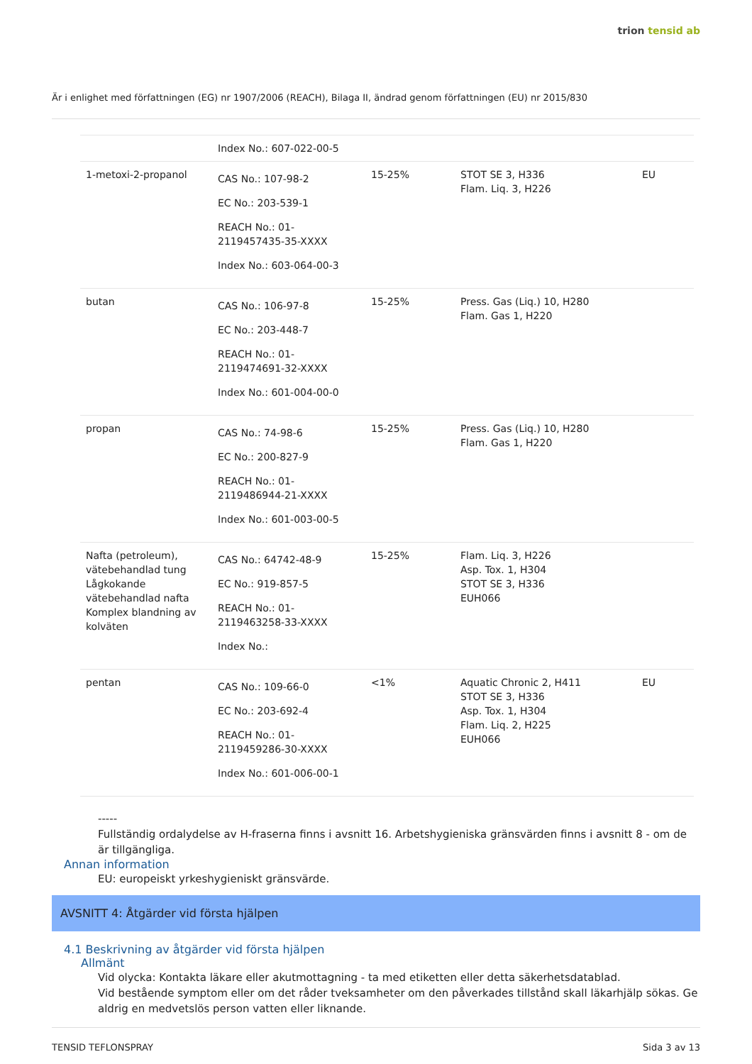trion tensid ab
Är i enlighet med författningen (EG) nr 1907/2006 (REACH), Bilaga II, ändrad genom författningen (EU) nr 2015/830
| | Index No.: 607-022-00-5 | | | |
| 1-metoxi-2-propanol | CAS No.: 107-98-2 EC No.: 203-539-1 REACH No.: 01-2119457435-35-XXXX Index No.: 603-064-00-3 | 15-25% | STOT SE 3, H336 Flam. Liq. 3, H226 | EU |
| butan | CAS No.: 106-97-8 EC No.: 203-448-7 REACH No.: 01-2119474691-32-XXXX Index No.: 601-004-00-0 | 15-25% | Press. Gas (Liq.) 10, H280 Flam. Gas 1, H220 | |
| propan | CAS No.: 74-98-6 EC No.: 200-827-9 REACH No.: 01-2119486944-21-XXXX Index No.: 601-003-00-5 | 15-25% | Press. Gas (Liq.) 10, H280 Flam. Gas 1, H220 | |
| Nafta (petroleum), vätebehandlad tung Lågkokande vätebehandlad nafta Komplex blandning av kolväten | CAS No.: 64742-48-9 EC No.: 919-857-5 REACH No.: 01-2119463258-33-XXXX Index No.: | 15-25% | Flam. Liq. 3, H226 Asp. Tox. 1, H304 STOT SE 3, H336 EUH066 | |
| pentan | CAS No.: 109-66-0 EC No.: 203-692-4 REACH No.: 01-2119459286-30-XXXX Index No.: 601-006-00-1 | <1% | Aquatic Chronic 2, H411 STOT SE 3, H336 Asp. Tox. 1, H304 Flam. Liq. 2, H225 EUH066 | EU |
-----
Fullständig ordalydelse av H-fraserna finns i avsnitt 16. Arbetshygieniska gränsvärden finns i avsnitt 8 - om de är tillgängliga.
Annan information
EU: europeiskt yrkeshygieniskt gränsvärde.
AVSNITT 4: Åtgärder vid första hjälpen
4.1 Beskrivning av åtgärder vid första hjälpen
Allmänt
Vid olycka: Kontakta läkare eller akutmottagning - ta med etiketten eller detta säkerhetsdatablad.
Vid bestående symptom eller om det råder tveksamheter om den påverkades tillstånd skall läkarhjälp sökas. Ge aldrig en medvetslös person vatten eller liknande.
TENSID TEFLONSPRAY Sida 3 av 13